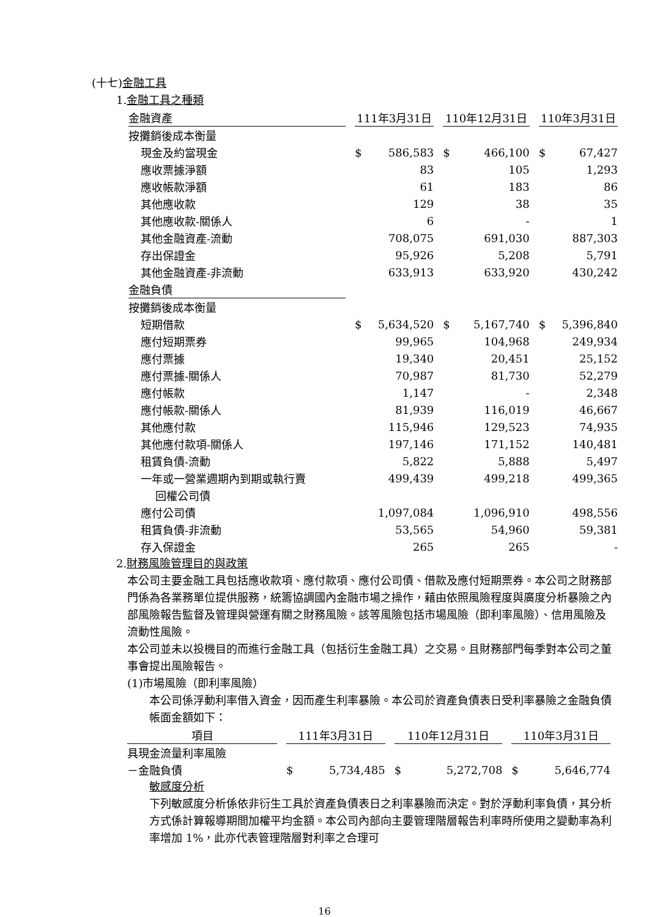(十七)金融工具
1.金融工具之種類
| 金融資產 | | 111年3月31日 | | | 110年12月31日 | | | 110年3月31日 | |
| --- | --- | --- | --- | --- | --- | --- | --- | --- | --- |
| 按攤銷後成本衡量 | | | | | | | | | |
| 現金及約當現金 | | $ | 586,583 | | $ | 466,100 | | $ | 67,427 |
| 應收票據淨額 | | | 83 | | | 105 | | | 1,293 |
| 應收帳款淨額 | | | 61 | | | 183 | | | 86 |
| 其他應收款 | | | 129 | | | 38 | | | 35 |
| 其他應收款-關係人 | | | 6 | | | - | | | 1 |
| 其他金融資產-流動 | | | 708,075 | | | 691,030 | | | 887,303 |
| 存出保證金 | | | 95,926 | | | 5,208 | | | 5,791 |
| 其他金融資產-非流動 | | | 633,913 | | | 633,920 | | | 430,242 |
| 金融負債 | | | | | | | | | |
| 按攤銷後成本衡量 | | | | | | | | | |
| 短期借款 | | $ | 5,634,520 | | $ | 5,167,740 | | $ | 5,396,840 |
| 應付短期票券 | | | 99,965 | | | 104,968 | | | 249,934 |
| 應付票據 | | | 19,340 | | | 20,451 | | | 25,152 |
| 應付票據-關係人 | | | 70,987 | | | 81,730 | | | 52,279 |
| 應付帳款 | | | 1,147 | | | - | | | 2,348 |
| 應付帳款-關係人 | | | 81,939 | | | 116,019 | | | 46,667 |
| 其他應付款 | | | 115,946 | | | 129,523 | | | 74,935 |
| 其他應付款項-關係人 | | | 197,146 | | | 171,152 | | | 140,481 |
| 租賃負債-流動 | | | 5,822 | | | 5,888 | | | 5,497 |
| 一年或一營業週期內到期或執行賣 | | | 499,439 | | | 499,218 | | | 499,365 |
| 回權公司債 | | | | | | | | | |
| 應付公司債 | | | 1,097,084 | | | 1,096,910 | | | 498,556 |
| 租賃負債-非流動 | | | 53,565 | | | 54,960 | | | 59,381 |
| 存入保證金 | | | 265 | | | 265 | | | - |
2.財務風險管理目的與政策
本公司主要金融工具包括應收款項、應付款項、應付公司債、借款及應付短期票券。本公司之財務部門係為各業務單位提供服務，統籌協調國內金融市場之操作，藉由依照風險程度與廣度分析暴險之內部風險報告監督及管理與營運有關之財務風險。該等風險包括市場風險（即利率風險）、信用風險及流動性風險。
本公司並未以投機目的而進行金融工具（包括衍生金融工具）之交易。且財務部門每季對本公司之董事會提出風險報告。
(1)市場風險（即利率風險）
本公司係浮動利率借入資金，因而產生利率暴險。本公司於資產負債表日受利率暴險之金融負債帳面金額如下：
| 項目 | | 111年3月31日 | | | 110年12月31日 | | | 110年3月31日 | |
| --- | --- | --- | --- | --- | --- | --- | --- | --- | --- |
| 具現金流量利率風險 | | | | | | | | | |
| －金融負債 | | $ | 5,734,485 | | $ | 5,272,708 | | $ | 5,646,774 |
敏感度分析
下列敏感度分析係依非衍生工具於資產負債表日之利率暴險而決定。對於浮動利率負債，其分析方式係計算報導期間加權平均金額。本公司內部向主要管理階層報告利率時所使用之變動率為利率增加 1%，此亦代表管理階層對利率之合理可
16